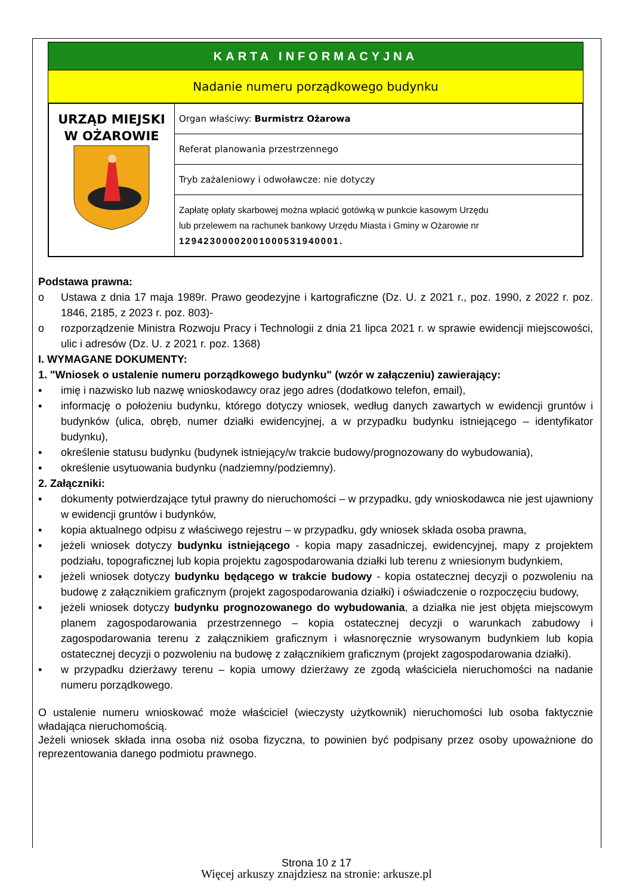KARTA INFORMACYJNA
Nadanie numeru porządkowego budynku
| URZĄD MIEJSKI W OŻAROWIE | Organ właściwy: Burmistrz Ożarowa |
| | Referat planowania przestrzennego |
| | Tryb zażaleniowy i odwoławcze: nie dotyczy |
| | Zapłatę opłaty skarbowej można wpłacić gotówką w punkcie kasowym Urzędu lub przelewem na rachunek bankowy Urzędu Miasta i Gminy w Ożarowie nr 12942300002001000531940001. |
Podstawa prawna:
o Ustawa z dnia 17 maja 1989r. Prawo geodezyjne i kartograficzne (Dz. U. z 2021 r., poz. 1990, z 2022 r. poz. 1846, 2185, z 2023 r. poz. 803)-
o rozporządzenie Ministra Rozwoju Pracy i Technologii z dnia 21 lipca 2021 r. w sprawie ewidencji miejscowości, ulic i adresów (Dz. U. z 2021 r. poz. 1368)
I. WYMAGANE DOKUMENTY:
1. "Wniosek o ustalenie numeru porządkowego budynku" (wzór w załączeniu) zawierający:
▪ imię i nazwisko lub nazwę wnioskodawcy oraz jego adres (dodatkowo telefon, email),
▪ informację o położeniu budynku, którego dotyczy wniosek, według danych zawartych w ewidencji gruntów i budynków (ulica, obręb, numer działki ewidencyjnej, a w przypadku budynku istniejącego – identyfikator budynku),
▪ określenie statusu budynku (budynek istniejący/w trakcie budowy/prognozowany do wybudowania),
▪ określenie usytuowania budynku (nadziemny/podziemny).
2. Załączniki:
▪ dokumenty potwierdzające tytuł prawny do nieruchomości – w przypadku, gdy wnioskodawca nie jest ujawniony w ewidencji gruntów i budynków,
▪ kopia aktualnego odpisu z właściwego rejestru – w przypadku, gdy wniosek składa osoba prawna,
▪ jeżeli wniosek dotyczy budynku istniejącego - kopia mapy zasadniczej, ewidencyjnej, mapy z projektem podziału, topograficznej lub kopia projektu zagospodarowania działki lub terenu z wniesionym budynkiem,
▪ jeżeli wniosek dotyczy budynku będącego w trakcie budowy - kopia ostatecznej decyzji o pozwoleniu na budowę z załącznikiem graficznym (projekt zagospodarowania działki) i oświadczenie o rozpoczęciu budowy,
▪ jeżeli wniosek dotyczy budynku prognozowanego do wybudowania, a działka nie jest objęta miejscowym planem zagospodarowania przestrzennego – kopia ostatecznej decyzji o warunkach zabudowy i zagospodarowania terenu z załącznikiem graficznym i własnoręcznie wrysowanym budynkiem lub kopia ostatecznej decyzji o pozwoleniu na budowę z załącznikiem graficznym (projekt zagospodarowania działki).
▪ w przypadku dzierżawy terenu – kopia umowy dzierżawy ze zgodą właściciela nieruchomości na nadanie numeru porządkowego.
O ustalenie numeru wnioskować może właściciel (wieczysty użytkownik) nieruchomości lub osoba faktycznie władająca nieruchomością.
Jeżeli wniosek składa inna osoba niż osoba fizyczna, to powinien być podpisany przez osoby upoważnione do reprezentowania danego podmiotu prawnego.
Strona 10 z 17
Więcej arkuszy znajdziesz na stronie: arkusze.pl